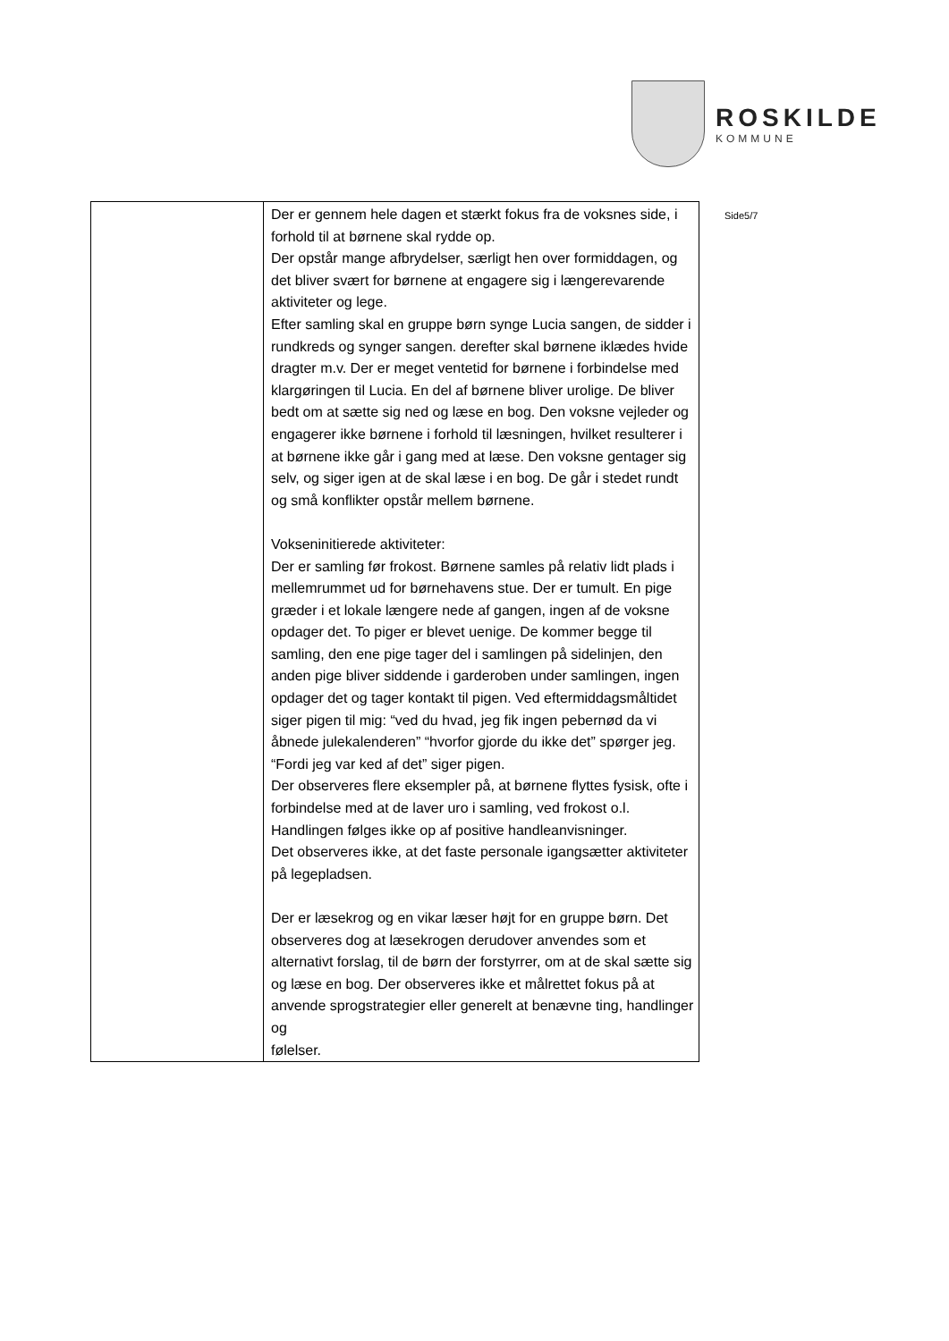ROSKILDE
KOMMUNE
| | Der er gennem hele dagen et stærkt fokus fra de voksnes side, i forhold til at børnene skal rydde op. Der opstår mange afbrydelser, særligt hen over formiddagen, og det bliver svært for børnene at engagere sig i længerevarende aktiviteter og lege. Efter samling skal en gruppe børn synge Lucia sangen, de sidder i rundkreds og synger sangen. derefter skal børnene iklædes hvide dragter m.v. Der er meget ventetid for børnene i forbindelse med klargøringen til Lucia. En del af børnene bliver urolige. De bliver bedt om at sætte sig ned og læse en bog. Den voksne vejleder og engagerer ikke børnene i forhold til læsningen, hvilket resulterer i at børnene ikke går i gang med at læse. Den voksne gentager sig selv, og siger igen at de skal læse i en bog. De går i stedet rundt og små konflikter opstår mellem børnene. Vokseninitierede aktiviteter: Der er samling før frokost. Børnene samles på relativ lidt plads i mellemrummet ud for børnehavens stue. Der er tumult. En pige græder i et lokale længere nede af gangen, ingen af de voksne opdager det. To piger er blevet uenige. De kommer begge til samling, den ene pige tager del i samlingen på sidelinjen, den anden pige bliver siddende i garderoben under samlingen, ingen opdager det og tager kontakt til pigen. Ved eftermiddagsmåltidet siger pigen til mig: “ved du hvad, jeg fik ingen pebernød da vi åbnede julekalenderen” “hvorfor gjorde du ikke det” spørger jeg. “Fordi jeg var ked af det” siger pigen. Der observeres flere eksempler på, at børnene flyttes fysisk, ofte i forbindelse med at de laver uro i samling, ved frokost o.l. Handlingen følges ikke op af positive handleanvisninger. Det observeres ikke, at det faste personale igangsætter aktiviteter på legepladsen. Der er læsekrog og en vikar læser højt for en gruppe børn. Det observeres dog at læsekrogen derudover anvendes som et alternativt forslag, til de børn der forstyrrer, om at de skal sætte sig og læse en bog. Der observeres ikke et målrettet fokus på at anvende sprogstrategier eller generelt at benævne ting, handlinger og følelser. |
Side5/7